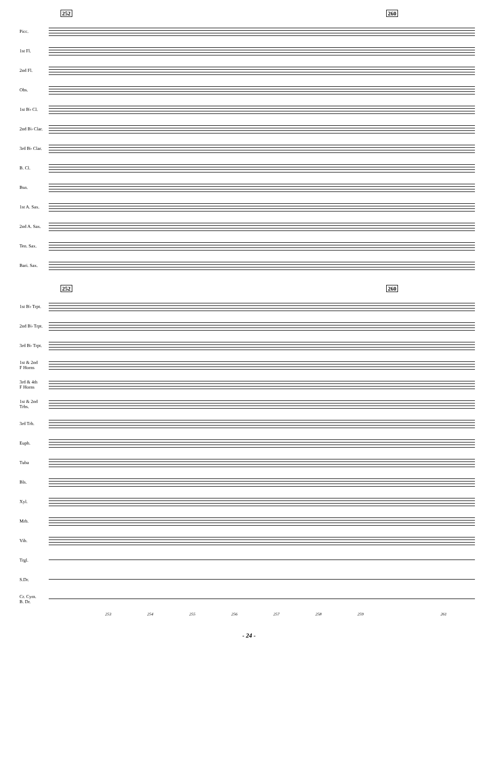252 260
Picc.
1st Fl.
2nd Fl.
Obs.
1st B♭ Cl.
2nd B♭ Clar.
3rd B♭ Clar.
B. Cl.
Bsn.
1st A. Sax.
2nd A. Sax.
Ten. Sax.
Bari. Sax.
252 260
1st B♭ Trpt.
2nd B♭ Trpt.
3rd B♭ Trpt.
1st & 2nd
F Horns
3rd & 4th
F Horns
1st & 2nd
Trbs.
3rd Trb.
Euph.
Tuba
Bls.
Xyl.
Mrb.
Vib.
Trgl.
S.Dr.
Cr. Cym.
B. Dr.
253 254 255 256 257 258 259 261
- 24 -